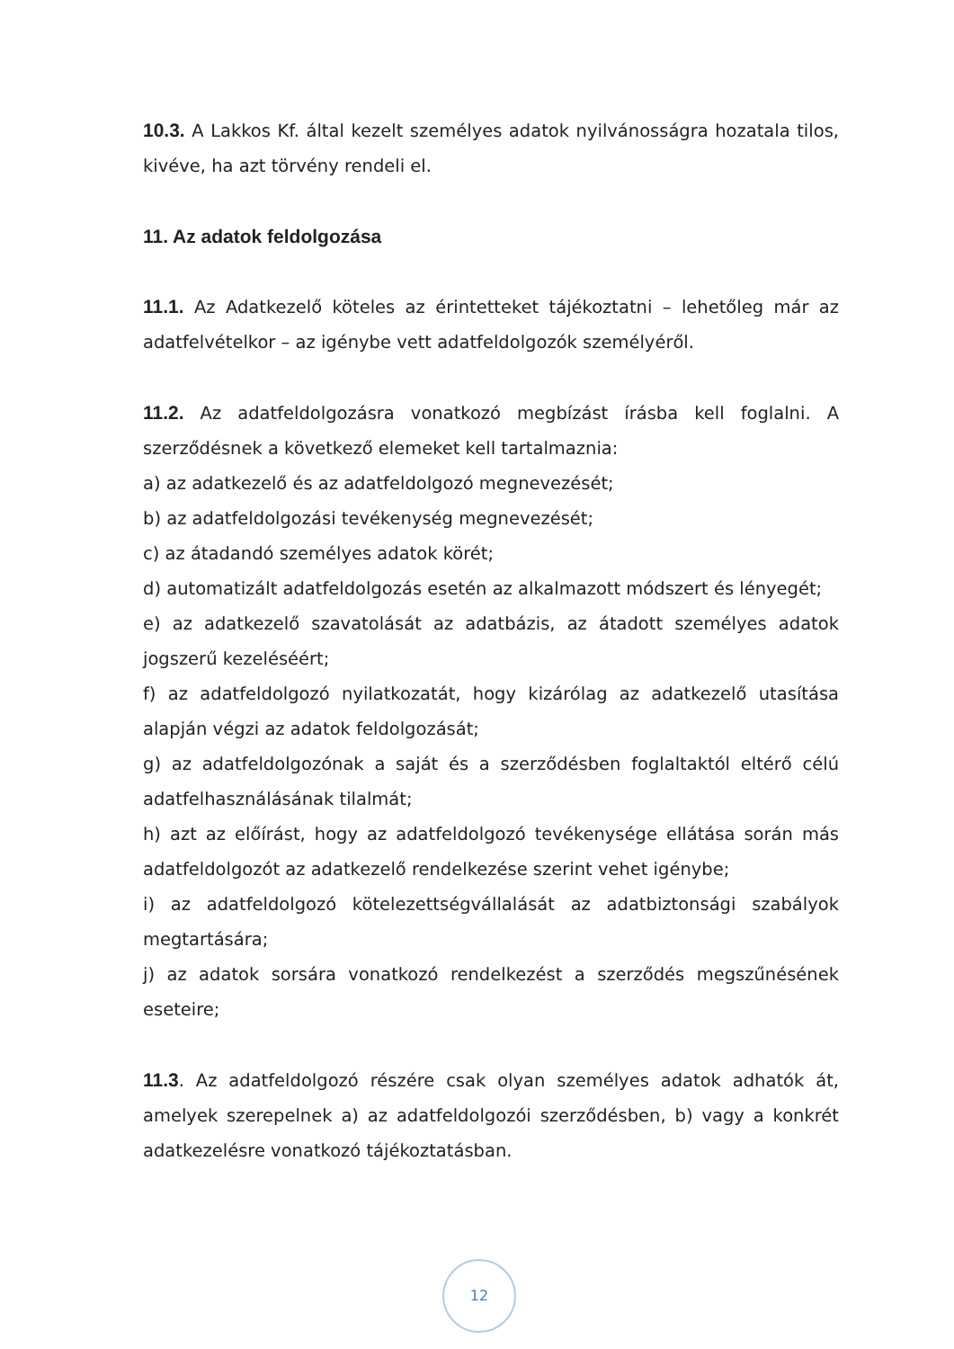10.3. A Lakkos Kf. által kezelt személyes adatok nyilvánosságra hozatala tilos, kivéve, ha azt törvény rendeli el.
11. Az adatok feldolgozása
11.1. Az Adatkezelő köteles az érintetteket tájékoztatni – lehetőleg már az adatfelvételkor – az igénybe vett adatfeldolgozók személyéről.
11.2. Az adatfeldolgozásra vonatkozó megbízást írásba kell foglalni. A szerződésnek a következő elemeket kell tartalmaznia:
a) az adatkezelő és az adatfeldolgozó megnevezését;
b) az adatfeldolgozási tevékenység megnevezését;
c) az átadandó személyes adatok körét;
d) automatizált adatfeldolgozás esetén az alkalmazott módszert és lényegét;
e) az adatkezelő szavatolását az adatbázis, az átadott személyes adatok jogszerű kezeléséért;
f) az adatfeldolgozó nyilatkozatát, hogy kizárólag az adatkezelő utasítása alapján végzi az adatok feldolgozását;
g) az adatfeldolgozónak a saját és a szerződésben foglaltaktól eltérő célú adatfelhasználásának tilalmát;
h) azt az előírást, hogy az adatfeldolgozó tevékenysége ellátása során más adatfeldolgozót az adatkezelő rendelkezése szerint vehet igénybe;
i) az adatfeldolgozó kötelezettségvállalását az adatbiztonsági szabályok megtartására;
j) az adatok sorsára vonatkozó rendelkezést a szerződés megszűnésének eseteire;
11.3. Az adatfeldolgozó részére csak olyan személyes adatok adhatók át, amelyek szerepelnek a) az adatfeldolgozói szerződésben, b) vagy a konkrét adatkezelésre vonatkozó tájékoztatásban.
12